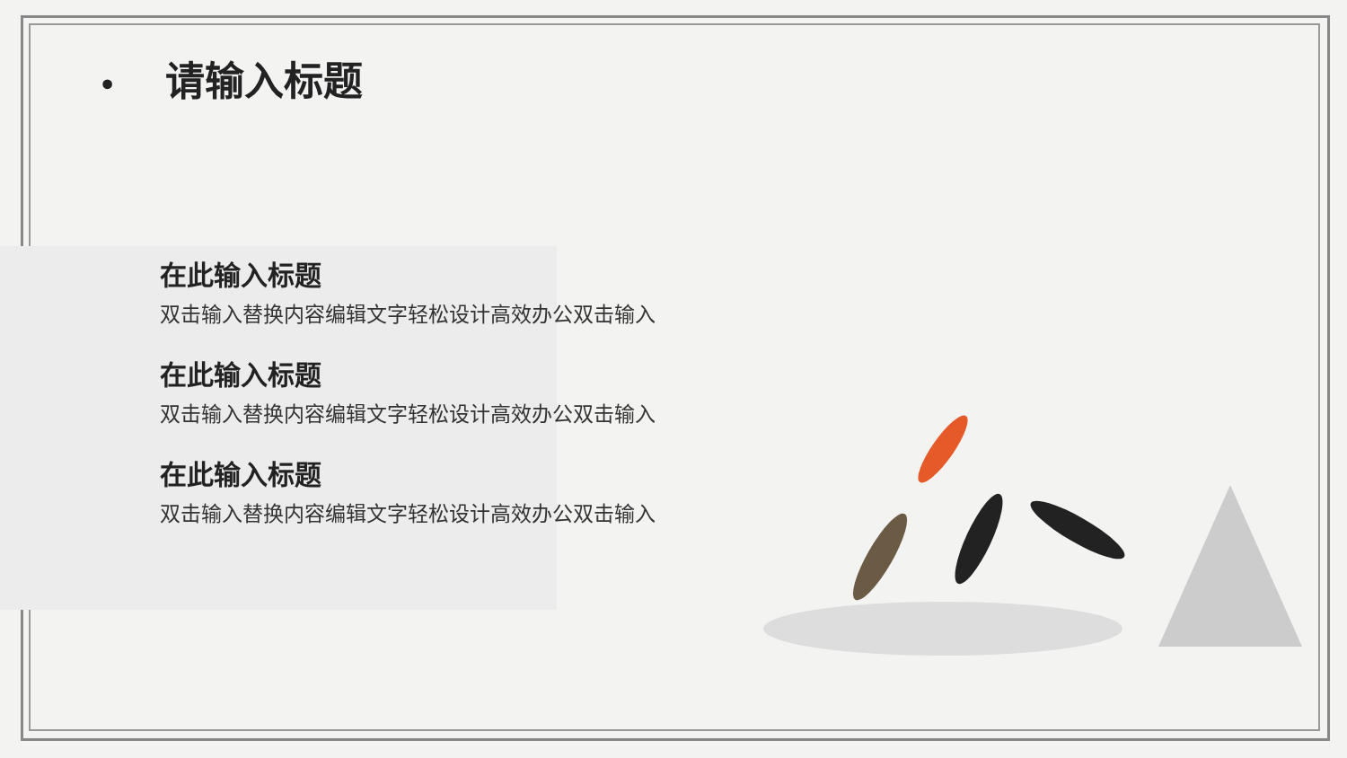• 请输入标题
在此输入标题
双击输入替换内容编辑文字轻松设计高效办公双击输入
在此输入标题
双击输入替换内容编辑文字轻松设计高效办公双击输入
在此输入标题
双击输入替换内容编辑文字轻松设计高效办公双击输入